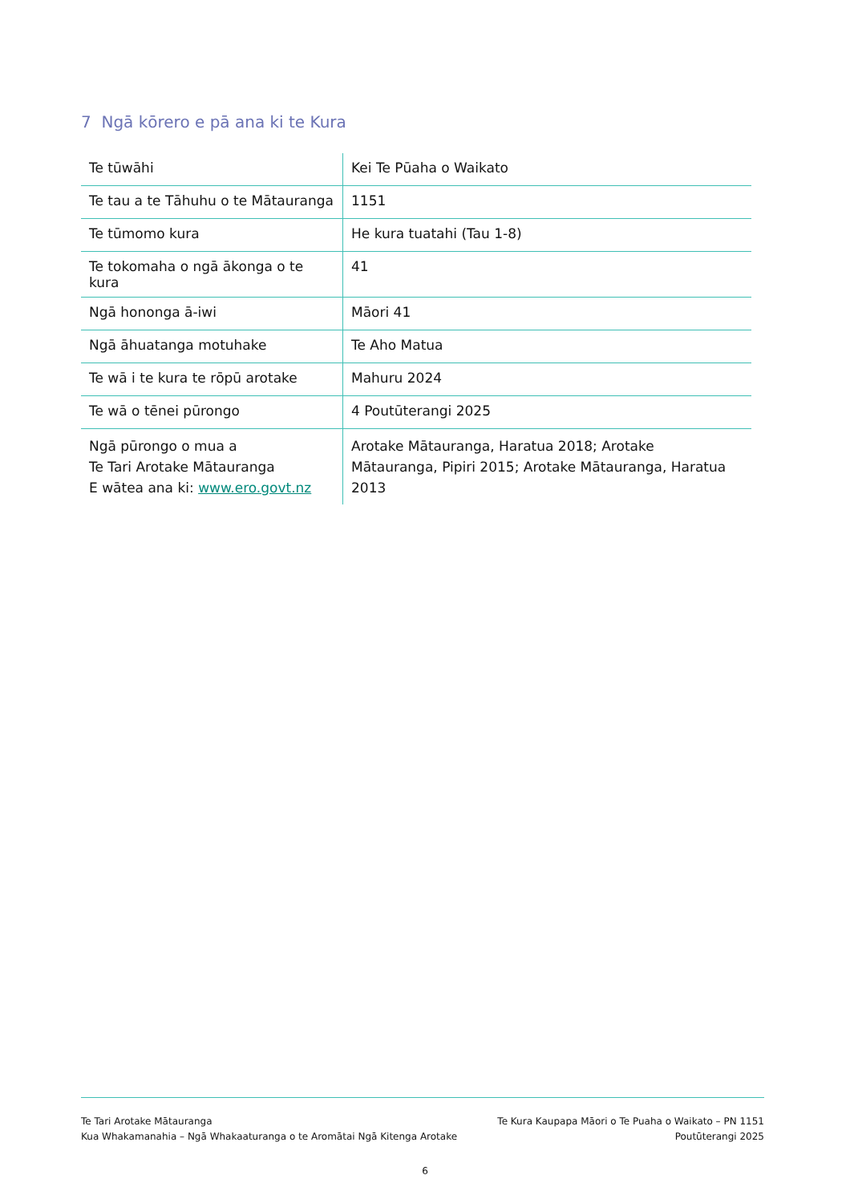7 Ngā kōrero e pā ana ki te Kura
| Te tūwāhi | Kei Te Pūaha o Waikato |
| Te tau a te Tāhuhu o te Mātauranga | 1151 |
| Te tūmomo kura | He kura tuatahi (Tau 1-8) |
| Te tokomaha o ngā ākonga o te kura | 41 |
| Ngā hononga ā-iwi | Māori 41 |
| Ngā āhuatanga motuhake | Te Aho Matua |
| Te wā i te kura te rōpū arotake | Mahuru 2024 |
| Te wā o tēnei pūrongo | 4 Poutūterangi 2025 |
| Ngā pūrongo o mua a Te Tari Arotake Mātauranga E wātea ana ki: www.ero.govt.nz | Arotake Mātauranga, Haratua 2018; Arotake Mātauranga, Pipiri 2015; Arotake Mātauranga, Haratua 2013 |
Te Tari Arotake Mātauranga
Kua Whakamanahia – Ngā Whakaaturanga o te Aromātai Ngā Kitenga Arotake
Te Kura Kaupapa Māori o Te Puaha o Waikato – PN 1151
Poutūterangi 2025
6